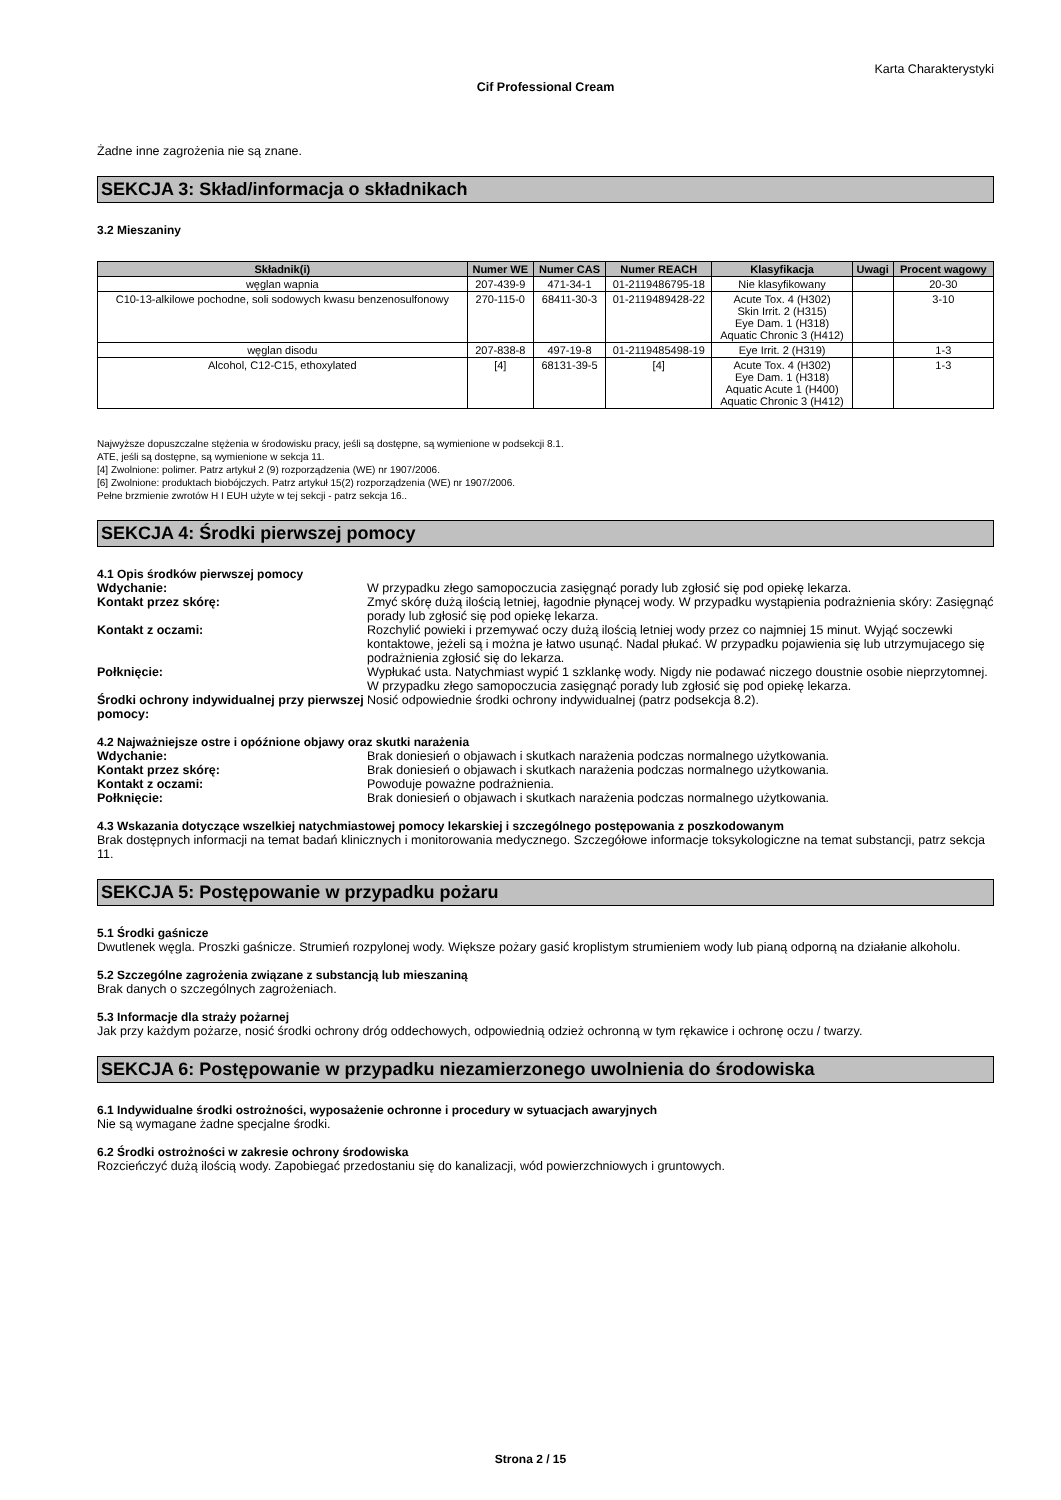Karta Charakterystyki
Cif Professional Cream
Żadne inne zagrożenia nie są znane.
SEKCJA 3: Skład/informacja o składnikach
3.2 Mieszaniny
| Składnik(i) | Numer WE | Numer CAS | Numer REACH | Klasyfikacja | Uwagi | Procent wagowy |
| --- | --- | --- | --- | --- | --- | --- |
| węglan wapnia | 207-439-9 | 471-34-1 | 01-2119486795-18 | Nie klasyfikowany | | 20-30 |
| C10-13-alkilowe pochodne, soli sodowych kwasu benzenosulfonowy | 270-115-0 | 68411-30-3 | 01-2119489428-22 | Acute Tox. 4 (H302) Skin Irrit. 2 (H315) Eye Dam. 1 (H318) Aquatic Chronic 3 (H412) | | 3-10 |
| węglan disodu | 207-838-8 | 497-19-8 | 01-2119485498-19 | Eye Irrit. 2 (H319) | | 1-3 |
| Alcohol, C12-C15, ethoxylated | [4] | 68131-39-5 | [4] | Acute Tox. 4 (H302) Eye Dam. 1 (H318) Aquatic Acute 1 (H400) Aquatic Chronic 3 (H412) | | 1-3 |
Najwyższe dopuszczalne stężenia w środowisku pracy, jeśli są dostępne, są wymienione w podsekcji 8.1.
ATE, jeśli są dostępne, są wymienione w sekcja 11.
[4] Zwolnione: polimer. Patrz artykuł 2 (9) rozporządzenia (WE) nr 1907/2006.
[6] Zwolnione: produktach biobójczych. Patrz artykuł 15(2) rozporządzenia (WE) nr 1907/2006.
Pełne brzmienie zwrotów H I EUH użyte w tej sekcji - patrz sekcja 16..
SEKCJA 4: Środki pierwszej pomocy
4.1 Opis środków pierwszej pomocy
| Wdychanie: | W przypadku złego samopoczucia zasięgnąć porady lub zgłosić się pod opiekę lekarza. |
| Kontakt przez skórę: | Zmyć skórę dużą ilością letniej, łagodnie płynącej wody. W przypadku wystąpienia podrażnienia skóry: Zasięgnąć porady lub zgłosić się pod opiekę lekarza. |
| Kontakt z oczami: | Rozchylić powieki i przemywać oczy dużą ilością letniej wody przez co najmniej 15 minut. Wyjąć soczewki kontaktowe, jeżeli są i można je łatwo usunąć. Nadal płukać. W przypadku pojawienia się lub utrzymujacego się podrażnienia zgłosić się do lekarza. |
| Połknięcie: | Wypłukać usta. Natychmiast wypić 1 szklankę wody. Nigdy nie podawać niczego doustnie osobie nieprzytomnej. W przypadku złego samopoczucia zasięgnąć porady lub zgłosić się pod opiekę lekarza. |
| Środki ochrony indywidualnej przy pierwszej pomocy: | Nosić odpowiednie środki ochrony indywidualnej (patrz podsekcja 8.2). |
4.2 Najważniejsze ostre i opóźnione objawy oraz skutki narażenia
| Wdychanie: | Brak doniesień o objawach i skutkach narażenia podczas normalnego użytkowania. |
| Kontakt przez skórę: | Brak doniesień o objawach i skutkach narażenia podczas normalnego użytkowania. |
| Kontakt z oczami: | Powoduje poważne podrażnienia. |
| Połknięcie: | Brak doniesień o objawach i skutkach narażenia podczas normalnego użytkowania. |
4.3 Wskazania dotyczące wszelkiej natychmiastowej pomocy lekarskiej i szczególnego postępowania z poszkodowanym
Brak dostępnych informacji na temat badań klinicznych i monitorowania medycznego. Szczegółowe informacje toksykologiczne na temat substancji, patrz sekcja 11.
SEKCJA 5: Postępowanie w przypadku pożaru
5.1 Środki gaśnicze
Dwutlenek węgla. Proszki gaśnicze. Strumień rozpylonej wody. Większe pożary gasić kroplistym strumieniem wody lub pianą odporną na działanie alkoholu.
5.2 Szczególne zagrożenia związane z substancją lub mieszaniną
Brak danych o szczególnych zagrożeniach.
5.3 Informacje dla straży pożarnej
Jak przy każdym pożarze, nosić środki ochrony dróg oddechowych, odpowiednią odzież ochronną w tym rękawice i ochronę oczu / twarzy.
SEKCJA 6: Postępowanie w przypadku niezamierzonego uwolnienia do środowiska
6.1 Indywidualne środki ostrożności, wyposażenie ochronne i procedury w sytuacjach awaryjnych
Nie są wymagane żadne specjalne środki.
6.2 Środki ostrożności w zakresie ochrony środowiska
Rozcieńczyć dużą ilością wody. Zapobiegać przedostaniu się do kanalizacji, wód powierzchniowych i gruntowych.
Strona 2 / 15